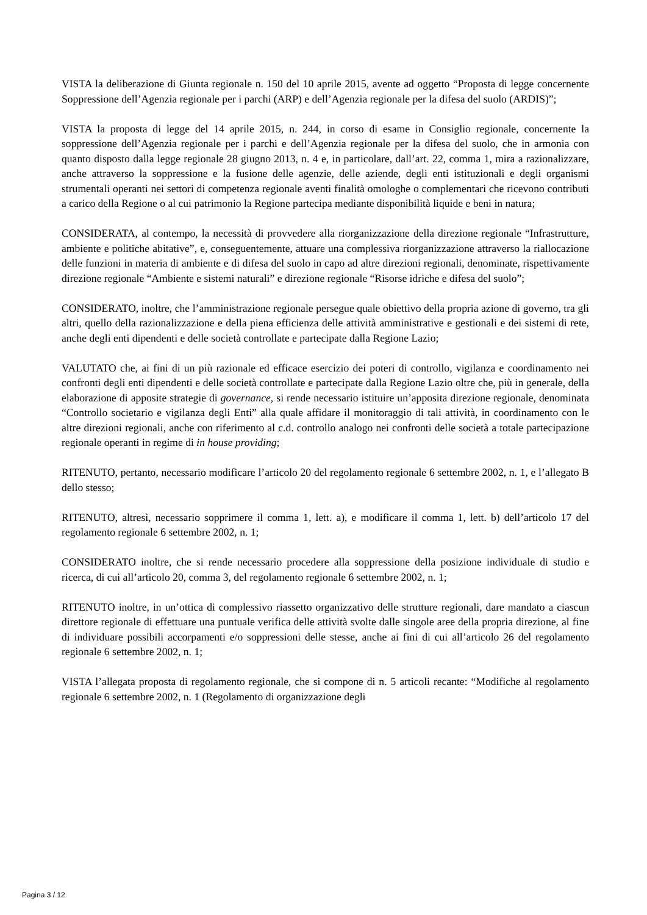VISTA la deliberazione di Giunta regionale n. 150 del 10 aprile 2015, avente ad oggetto “Proposta di legge concernente Soppressione dell’Agenzia regionale per i parchi (ARP) e dell’Agenzia regionale per la difesa del suolo (ARDIS)”;
VISTA la proposta di legge del 14 aprile 2015, n. 244, in corso di esame in Consiglio regionale, concernente la soppressione dell’Agenzia regionale per i parchi e dell’Agenzia regionale per la difesa del suolo, che in armonia con quanto disposto dalla legge regionale 28 giugno 2013, n. 4 e, in particolare, dall’art. 22, comma 1, mira a razionalizzare, anche attraverso la soppressione e la fusione delle agenzie, delle aziende, degli enti istituzionali e degli organismi strumentali operanti nei settori di competenza regionale aventi finalità omologhe o complementari che ricevono contributi a carico della Regione o al cui patrimonio la Regione partecipa mediante disponibilità liquide e beni in natura;
CONSIDERATA, al contempo, la necessità di provvedere alla riorganizzazione della direzione regionale “Infrastrutture, ambiente e politiche abitative”, e, conseguentemente, attuare una complessiva riorganizzazione attraverso la riallocazione delle funzioni in materia di ambiente e di difesa del suolo in capo ad altre direzioni regionali, denominate, rispettivamente direzione regionale “Ambiente e sistemi naturali” e direzione regionale “Risorse idriche e difesa del suolo”;
CONSIDERATO, inoltre, che l’amministrazione regionale persegue quale obiettivo della propria azione di governo, tra gli altri, quello della razionalizzazione e della piena efficienza delle attività amministrative e gestionali e dei sistemi di rete, anche degli enti dipendenti e delle società controllate e partecipate dalla Regione Lazio;
VALUTATO che, ai fini di un più razionale ed efficace esercizio dei poteri di controllo, vigilanza e coordinamento nei confronti degli enti dipendenti e delle società controllate e partecipate dalla Regione Lazio oltre che, più in generale, della elaborazione di apposite strategie di governance, si rende necessario istituire un’apposita direzione regionale, denominata “Controllo societario e vigilanza degli Enti” alla quale affidare il monitoraggio di tali attività, in coordinamento con le altre direzioni regionali, anche con riferimento al c.d. controllo analogo nei confronti delle società a totale partecipazione regionale operanti in regime di in house providing;
RITENUTO, pertanto, necessario modificare l’articolo 20 del regolamento regionale 6 settembre 2002, n. 1, e l’allegato B dello stesso;
RITENUTO, altresì, necessario sopprimere il comma 1, lett. a), e modificare il comma 1, lett. b) dell’articolo 17 del regolamento regionale 6 settembre 2002, n. 1;
CONSIDERATO inoltre, che si rende necessario procedere alla soppressione della posizione individuale di studio e ricerca, di cui all’articolo 20, comma 3, del regolamento regionale 6 settembre 2002, n. 1;
RITENUTO inoltre, in un’ottica di complessivo riassetto organizzativo delle strutture regionali, dare mandato a ciascun direttore regionale di effettuare una puntuale verifica delle attività svolte dalle singole aree della propria direzione, al fine di individuare possibili accorpamenti e/o soppressioni delle stesse, anche ai fini di cui all’articolo 26 del regolamento regionale 6 settembre 2002, n. 1;
VISTA l’allegata proposta di regolamento regionale, che si compone di n. 5 articoli recante: “Modifiche al regolamento regionale 6 settembre 2002, n. 1 (Regolamento di organizzazione degli
Pagina 3 / 12